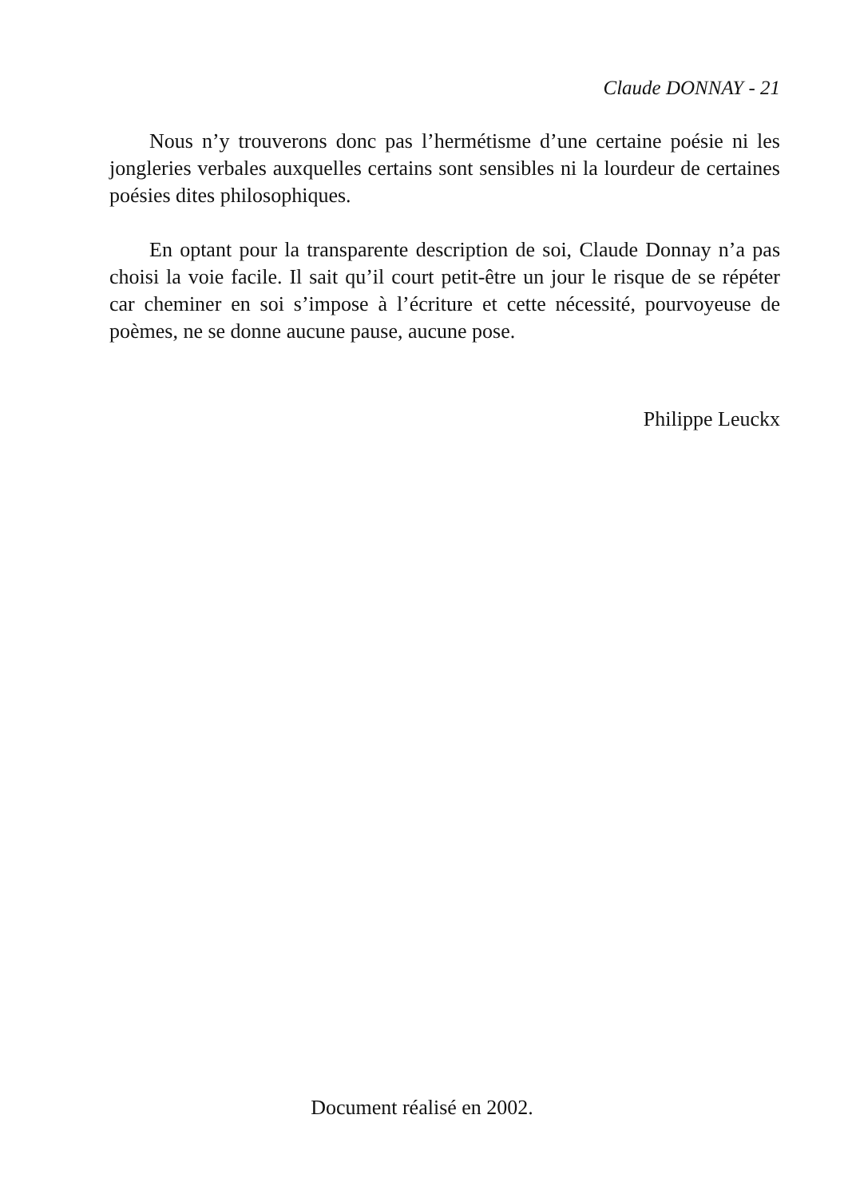Claude DONNAY - 21
Nous n’y trouverons donc pas l’hermétisme d’une certaine poésie ni les jongleries verbales auxquelles certains sont sensibles ni la lourdeur de certaines poésies dites philosophiques.
En optant pour la transparente description de soi, Claude Donnay n’a pas choisi la voie facile. Il sait qu’il court petit-être un jour le risque de se répéter car cheminer en soi s’impose à l’écriture et cette nécessité, pourvoyeuse de poèmes, ne se donne aucune pause, aucune pose.
Philippe Leuckx
Document réalisé en 2002.